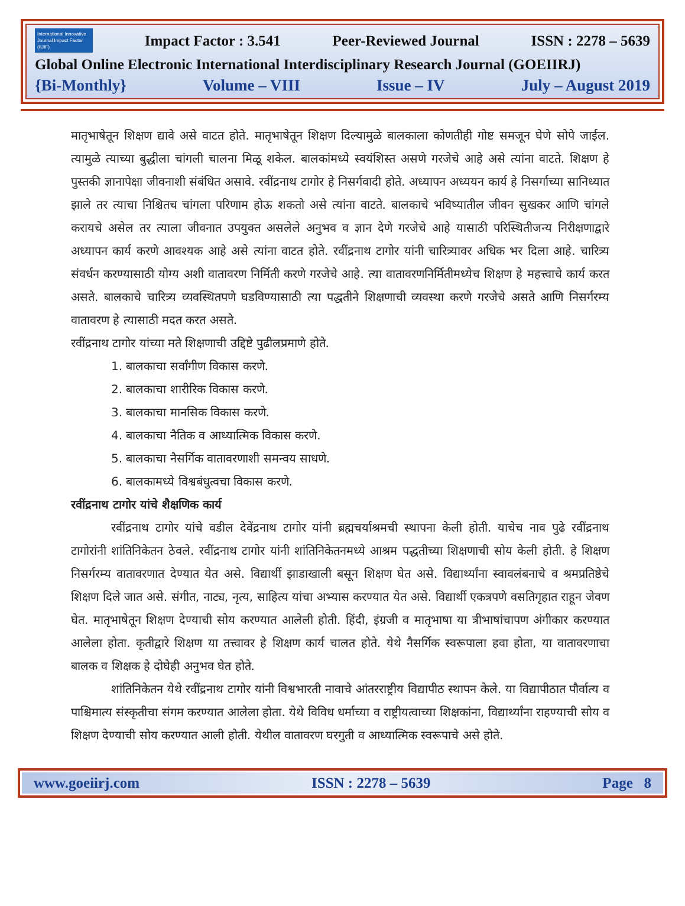International Innovative Journal Impact Factor (IIJIF)
Impact Factor : 3.541 Peer-Reviewed Journal ISSN : 2278 – 5639
Global Online Electronic International Interdisciplinary Research Journal (GOEIIRJ)
{Bi-Monthly} Volume – VIII Issue – IV July – August 2019
मातृभाषेतून शिक्षण द्यावे असे वाटत होते. मातृभाषेतून शिक्षण दिल्यामुळे बालकाला कोणतीही गोष्ट समजून घेणे सोपे जाईल. त्यामुळे त्याच्या बुद्धीला चांगली चालना मिळू शकेल. बालकांमध्ये स्वयंशिस्त असणे गरजेचे आहे असे त्यांना वाटते. शिक्षण हे पुस्तकी ज्ञानापेक्षा जीवनाशी संबंधित असावे. रवींद्रनाथ टागोर हे निसर्गवादी होते. अध्यापन अध्ययन कार्य हे निसर्गाच्या सानिध्यात झाले तर त्याचा निश्चितच चांगला परिणाम होऊ शकतो असे त्यांना वाटते. बालकाचे भविष्यातील जीवन सुखकर आणि चांगले करायचे असेल तर त्याला जीवनात उपयुक्त असलेले अनुभव व ज्ञान देणे गरजेचे आहे यासाठी परिस्थितीजन्य निरीक्षणाद्वारे अध्यापन कार्य करणे आवश्यक आहे असे त्यांना वाटत होते. रवींद्रनाथ टागोर यांनी चारित्र्यावर अधिक भर दिला आहे. चारित्र्य संवर्धन करण्यासाठी योग्य अशी वातावरण निर्मिती करणे गरजेचे आहे. त्या वातावरणनिर्मितीमध्येच शिक्षण हे महत्त्वाचे कार्य करत असते. बालकाचे चारित्र्य व्यवस्थितपणे घडविण्यासाठी त्या पद्धतीने शिक्षणाची व्यवस्था करणे गरजेचे असते आणि निसर्गरम्य वातावरण हे त्यासाठी मदत करत असते.
रवींद्रनाथ टागोर यांच्या मते शिक्षणाची उद्दिष्टे पुढीलप्रमाणे होते.
1. बालकाचा सर्वांगीण विकास करणे.
2. बालकाचा शारीरिक विकास करणे.
3. बालकाचा मानसिक विकास करणे.
4. बालकाचा नैतिक व आध्यात्मिक विकास करणे.
5. बालकाचा नैसर्गिक वातावरणाशी समन्वय साधणे.
6. बालकामध्ये विश्वबंधुत्वचा विकास करणे.
रवींद्रनाथ टागोर यांचे शैक्षणिक कार्य
रवींद्रनाथ टागोर यांचे वडील देवेंद्रनाथ टागोर यांनी ब्रह्मचर्याश्रमची स्थापना केली होती. याचेच नाव पुढे रवींद्रनाथ टागोरांनी शांतिनिकेतन ठेवले. रवींद्रनाथ टागोर यांनी शांतिनिकेतनमध्ये आश्रम पद्धतीच्या शिक्षणाची सोय केली होती. हे शिक्षण निसर्गरम्य वातावरणात देण्यात येत असे. विद्यार्थी झाडाखाली बसून शिक्षण घेत असे. विद्यार्थ्यांना स्वावलंबनाचे व श्रमप्रतिष्ठेचे शिक्षण दिले जात असे. संगीत, नाट्य, नृत्य, साहित्य यांचा अभ्यास करण्यात येत असे. विद्यार्थी एकत्रपणे वसतिगृहात राहून जेवण घेत. मातृभाषेतून शिक्षण देण्याची सोय करण्यात आलेली होती. हिंदी, इंग्रजी व मातृभाषा या त्रीभाषांचापण अंगीकार करण्यात आलेला होता. कृतीद्वारे शिक्षण या तत्त्वावर हे शिक्षण कार्य चालत होते. येथे नैसर्गिक स्वरूपाला हवा होता, या वातावरणाचा बालक व शिक्षक हे दोघेही अनुभव घेत होते.
शांतिनिकेतन येथे रवींद्रनाथ टागोर यांनी विश्वभारती नावाचे आंतरराष्ट्रीय विद्यापीठ स्थापन केले. या विद्यापीठात पौर्वात्य व पाश्चिमात्य संस्कृतीचा संगम करण्यात आलेला होता. येथे विविध धर्माच्या व राष्ट्रीयत्वाच्या शिक्षकांना, विद्यार्थ्यांना राहण्याची सोय व शिक्षण देण्याची सोय करण्यात आली होती. येथील वातावरण घरगुती व आध्यात्मिक स्वरूपाचे असे होते.
www.goeiirj.com ISSN : 2278 – 5639 Page 8